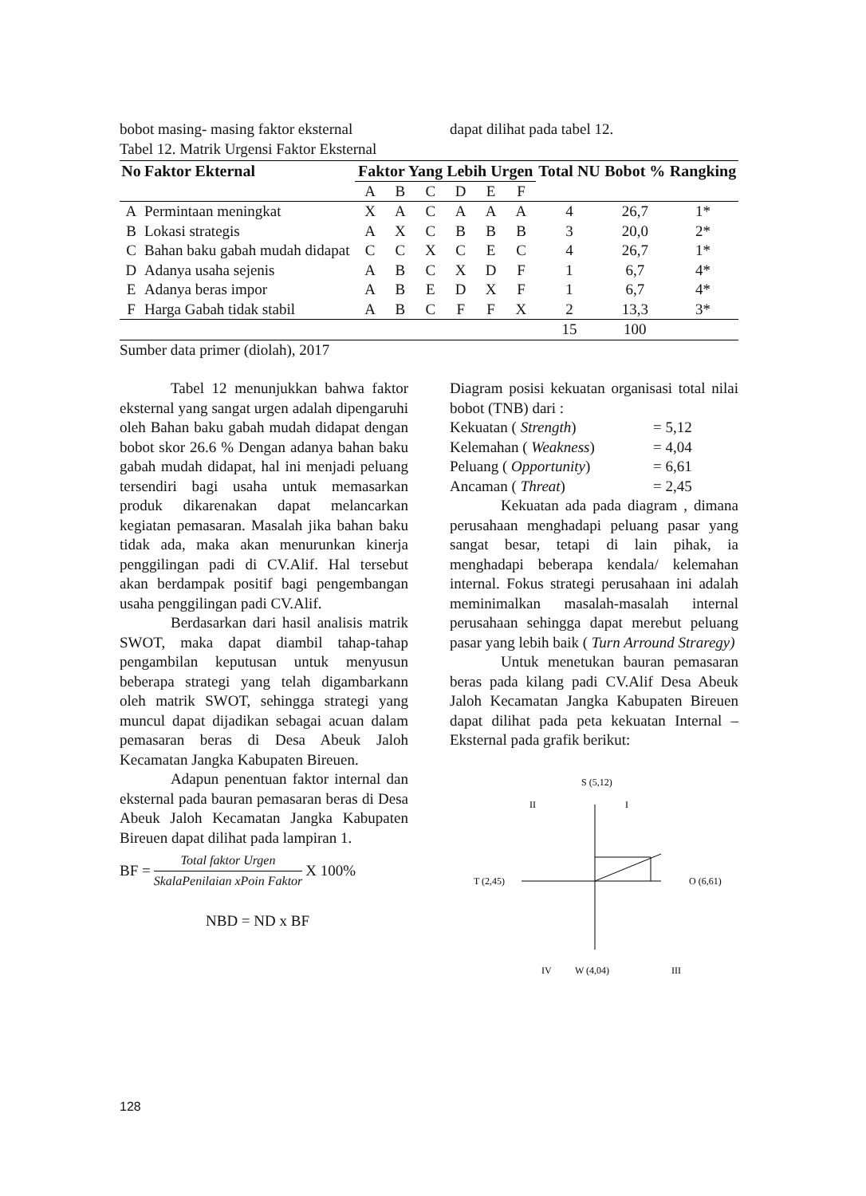bobot masing- masing faktor eksternal
dapat dilihat pada tabel 12.
Tabel 12. Matrik Urgensi Faktor Eksternal
| No | Faktor Ekternal | Faktor Yang Lebih Urgen | | | | | | Total NU | Bobot % | Rangking |
| --- | --- | --- | --- | --- | --- | --- | --- | --- | --- | --- |
| | | A | B | C | D | E | F | | | |
| A | Permintaan meningkat | X | A | C | A | A | A | 4 | 26,7 | 1* |
| B | Lokasi strategis | A | X | C | B | B | B | 3 | 20,0 | 2* |
| C | Bahan baku gabah mudah didapat | C | C | X | C | E | C | 4 | 26,7 | 1* |
| D | Adanya usaha sejenis | A | B | C | X | D | F | 1 | 6,7 | 4* |
| E | Adanya beras impor | A | B | E | D | X | F | 1 | 6,7 | 4* |
| F | Harga Gabah tidak stabil | A | B | C | F | F | X | 2 | 13,3 | 3* |
| | | | | | | | | 15 | 100 | |
Sumber data primer (diolah), 2017
Tabel 12 menunjukkan bahwa faktor eksternal yang sangat urgen adalah dipengaruhi oleh Bahan baku gabah mudah didapat dengan bobot skor 26.6 % Dengan adanya bahan baku gabah mudah didapat, hal ini menjadi peluang tersendiri bagi usaha untuk memasarkan produk dikarenakan dapat melancarkan kegiatan pemasaran. Masalah jika bahan baku tidak ada, maka akan menurunkan kinerja penggilingan padi di CV.Alif. Hal tersebut akan berdampak positif bagi pengembangan usaha penggilingan padi CV.Alif.
Berdasarkan dari hasil analisis matrik SWOT, maka dapat diambil tahap-tahap pengambilan keputusan untuk menyusun beberapa strategi yang telah digambarkann oleh matrik SWOT, sehingga strategi yang muncul dapat dijadikan sebagai acuan dalam pemasaran beras di Desa Abeuk Jaloh Kecamatan Jangka Kabupaten Bireuen.
Adapun penentuan faktor internal dan eksternal pada bauran pemasaran beras di Desa Abeuk Jaloh Kecamatan Jangka Kabupaten Bireuen dapat dilihat pada lampiran 1.
BF = Total faktor Urgen SkalaPenilaian xPoin Faktor X 100%
NBD = ND x BF
Diagram posisi kekuatan organisasi total nilai bobot (TNB) dari :
Kekuatan ( Strength) = 5,12
Kelemahan ( Weakness) = 4,04
Peluang ( Opportunity) = 6,61
Ancaman ( Threat) = 2,45
Kekuatan ada pada diagram , dimana perusahaan menghadapi peluang pasar yang sangat besar, tetapi di lain pihak, ia menghadapi beberapa kendala/ kelemahan internal. Fokus strategi perusahaan ini adalah meminimalkan masalah-masalah internal perusahaan sehingga dapat merebut peluang pasar yang lebih baik ( Turn Arround Straregy)
Untuk menetukan bauran pemasaran beras pada kilang padi CV.Alif Desa Abeuk Jaloh Kecamatan Jangka Kabupaten Bireuen dapat dilihat pada peta kekuatan Internal – Eksternal pada grafik berikut:
S (5,12)
II
I
T (2,45)
O (6,61)
IV
W (4,04)
III
128